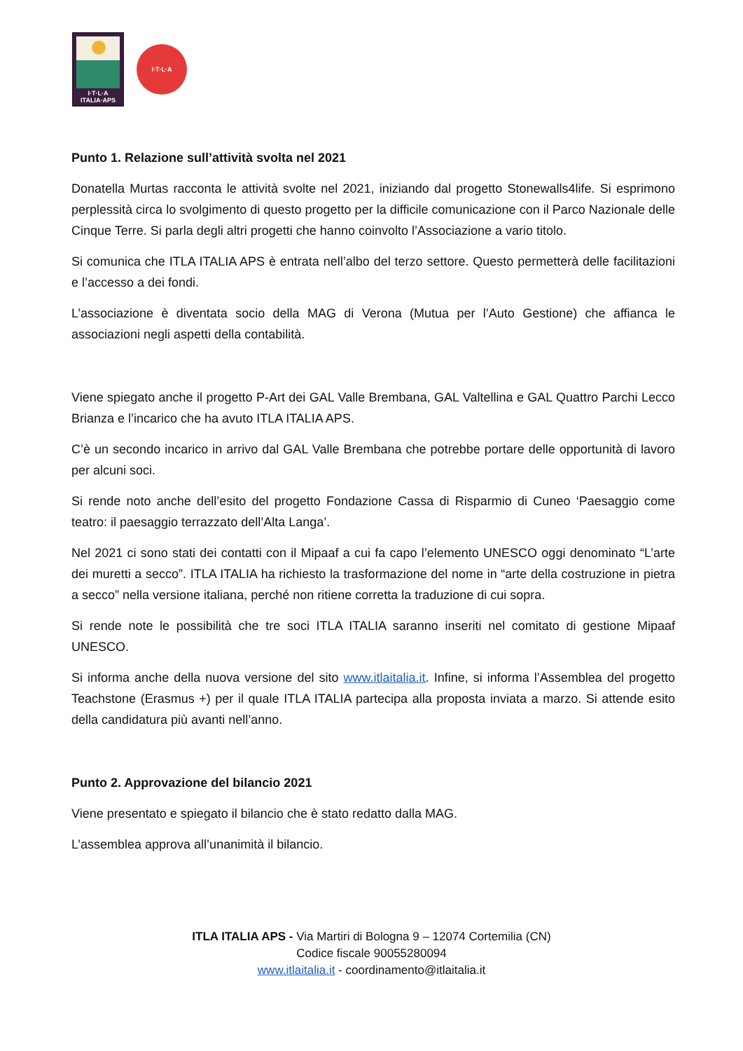I·T·L·A
ITALIA·APS
I·T·L·A
Punto 1. Relazione sull’attività svolta nel 2021
Donatella Murtas racconta le attività svolte nel 2021, iniziando dal progetto Stonewalls4life. Si esprimono perplessità circa lo svolgimento di questo progetto per la difficile comunicazione con il Parco Nazionale delle Cinque Terre. Si parla degli altri progetti che hanno coinvolto l’Associazione a vario titolo.
Si comunica che ITLA ITALIA APS è entrata nell’albo del terzo settore. Questo permetterà delle facilitazioni e l’accesso a dei fondi.
L’associazione è diventata socio della MAG di Verona (Mutua per l’Auto Gestione) che affianca le associazioni negli aspetti della contabilità.
Viene spiegato anche il progetto P-Art dei GAL Valle Brembana, GAL Valtellina e GAL Quattro Parchi Lecco Brianza e l’incarico che ha avuto ITLA ITALIA APS.
C’è un secondo incarico in arrivo dal GAL Valle Brembana che potrebbe portare delle opportunità di lavoro per alcuni soci.
Si rende noto anche dell’esito del progetto Fondazione Cassa di Risparmio di Cuneo ‘Paesaggio come teatro: il paesaggio terrazzato dell’Alta Langa’.
Nel 2021 ci sono stati dei contatti con il Mipaaf a cui fa capo l’elemento UNESCO oggi denominato “L’arte dei muretti a secco”. ITLA ITALIA ha richiesto la trasformazione del nome in “arte della costruzione in pietra a secco” nella versione italiana, perché non ritiene corretta la traduzione di cui sopra.
Si rende note le possibilità che tre soci ITLA ITALIA saranno inseriti nel comitato di gestione Mipaaf UNESCO.
Si informa anche della nuova versione del sito www.itlaitalia.it. Infine, si informa l’Assemblea del progetto Teachstone (Erasmus +) per il quale ITLA ITALIA partecipa alla proposta inviata a marzo. Si attende esito della candidatura più avanti nell’anno.
Punto 2. Approvazione del bilancio 2021
Viene presentato e spiegato il bilancio che è stato redatto dalla MAG.
L’assemblea approva all’unanimità il bilancio.
ITLA ITALIA APS - Via Martiri di Bologna 9 – 12074 Cortemilia (CN)
Codice fiscale 90055280094
www.itlaitalia.it - coordinamento@itlaitalia.it